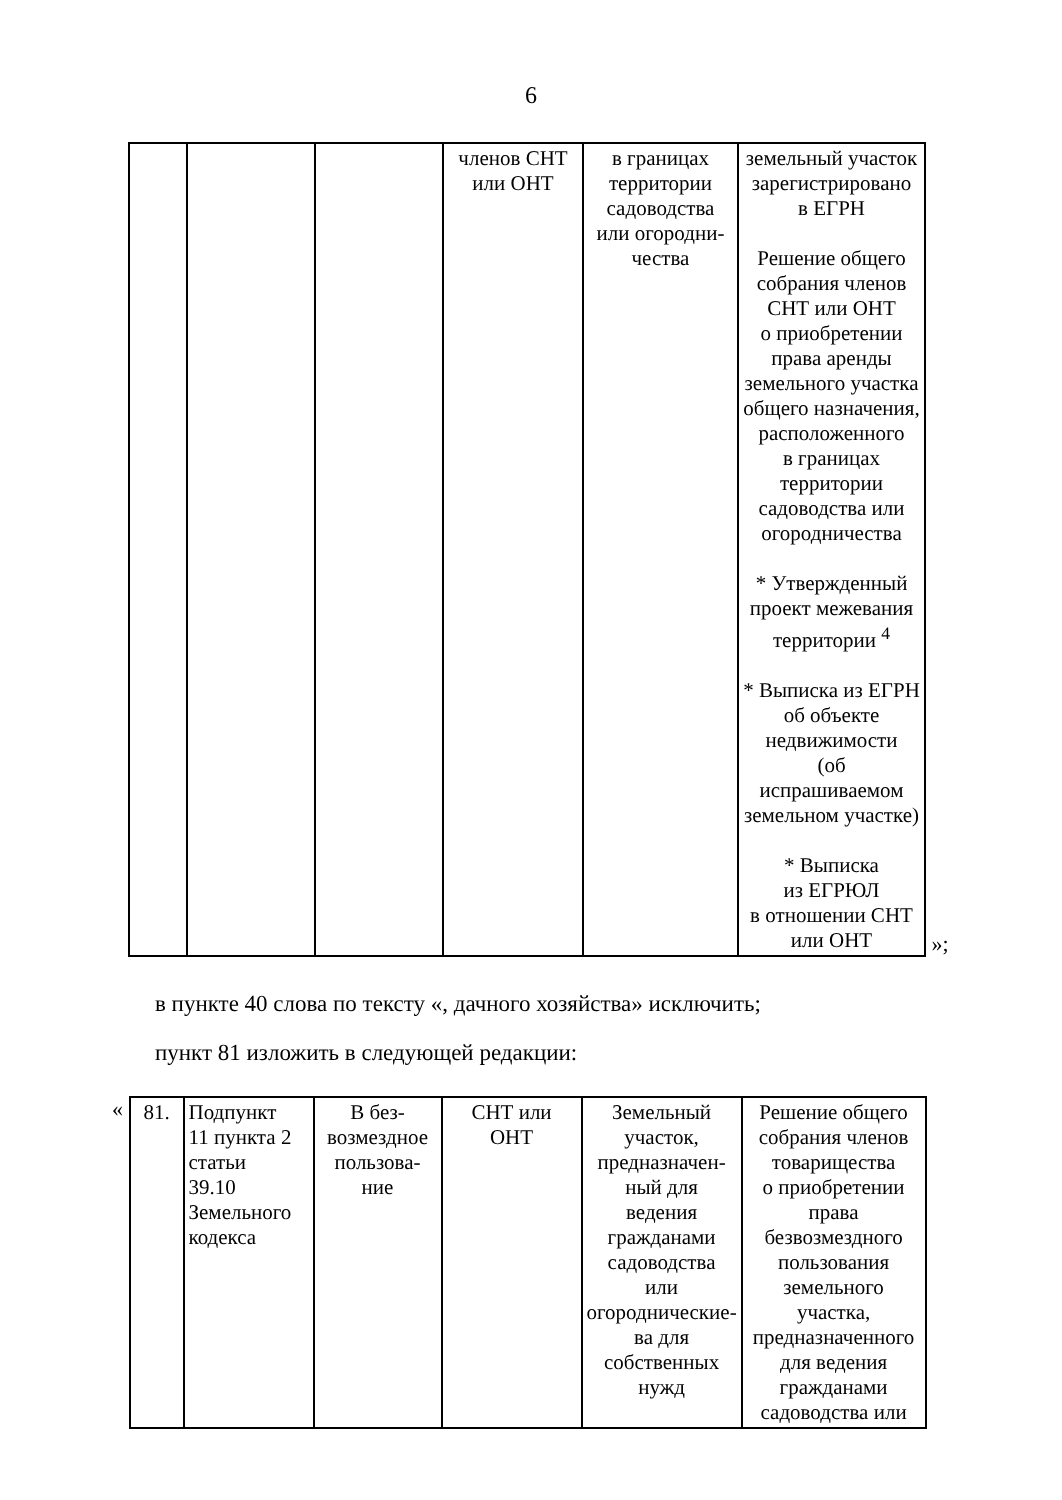6
| | | | членов СНТ или ОНТ | в границах территории садоводства или огородни- чества | земельный участок зарегистрировано в ЕГРН Решение общего собрания членов СНТ или ОНТ о приобретении права аренды земельного участка общего назначения, расположенного в границах территории садоводства или огородничества * Утвержденный проект межевания территории <sup>4</sup> * Выписка из ЕГРН об объекте недвижимости (об испрашиваемом земельном участке) * Выписка из ЕГРЮЛ в отношении СНТ или ОНТ |
»;
в пункте 40 слова по тексту «, дачного хозяйства» исключить;
пункт 81 изложить в следующей редакции:
«
| 81. | Подпункт 11 пункта 2 статьи 39.10 Земельного кодекса | В без- возмездное пользова- ние | СНТ или ОНТ | Земельный участок, предназначен- ный для ведения гражданами садоводства или огороднические- ва для собственных нужд | Решение общего собрания членов товарищества о приобретении права безвозмездного пользования земельного участка, предназначенного для ведения гражданами садоводства или |